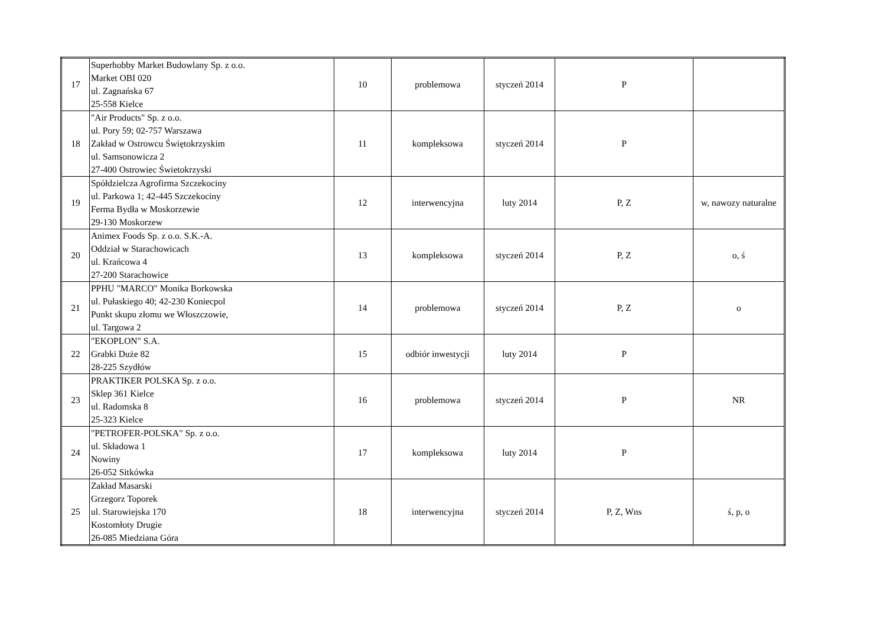| 17 | Superhobby Market Budowlany Sp. z o.o. Market OBI 020 ul. Zagnańska 67 25-558 Kielce | 10 | problemowa | styczeń 2014 | P | |
| 18 | "Air Products" Sp. z o.o. ul. Pory 59; 02-757 Warszawa Zakład w Ostrowcu Świętokrzyskim ul. Samsonowicza 2 27-400 Ostrowiec Świetokrzyski | 11 | kompleksowa | styczeń 2014 | P | |
| 19 | Spółdzielcza Agrofirma Szczekociny ul. Parkowa 1; 42-445 Szczekociny Ferma Bydła w Moskorzewie 29-130 Moskorzew | 12 | interwencyjna | luty 2014 | P, Z | w, nawozy naturalne |
| 20 | Animex Foods Sp. z o.o. S.K.-A. Oddział w Starachowicach ul. Krańcowa 4 27-200 Starachowice | 13 | kompleksowa | styczeń 2014 | P, Z | o, ś |
| 21 | PPHU "MARCO" Monika Borkowska ul. Pułaskiego 40; 42-230 Koniecpol Punkt skupu złomu we Włoszczowie, ul. Targowa 2 | 14 | problemowa | styczeń 2014 | P, Z | o |
| 22 | "EKOPLON" S.A. Grabki Duże 82 28-225 Szydłów | 15 | odbiór inwestycji | luty 2014 | P | |
| 23 | PRAKTIKER POLSKA Sp. z o.o. Sklep 361 Kielce ul. Radomska 8 25-323 Kielce | 16 | problemowa | styczeń 2014 | P | NR |
| 24 | "PETROFER-POLSKA" Sp. z o.o. ul. Składowa 1 Nowiny 26-052 Sitkówka | 17 | kompleksowa | luty 2014 | P | |
| 25 | Zakład Masarski Grzegorz Toporek ul. Starowiejska 170 Kostomłoty Drugie 26-085 Miedziana Góra | 18 | interwencyjna | styczeń 2014 | P, Z, Wns | ś, p, o |